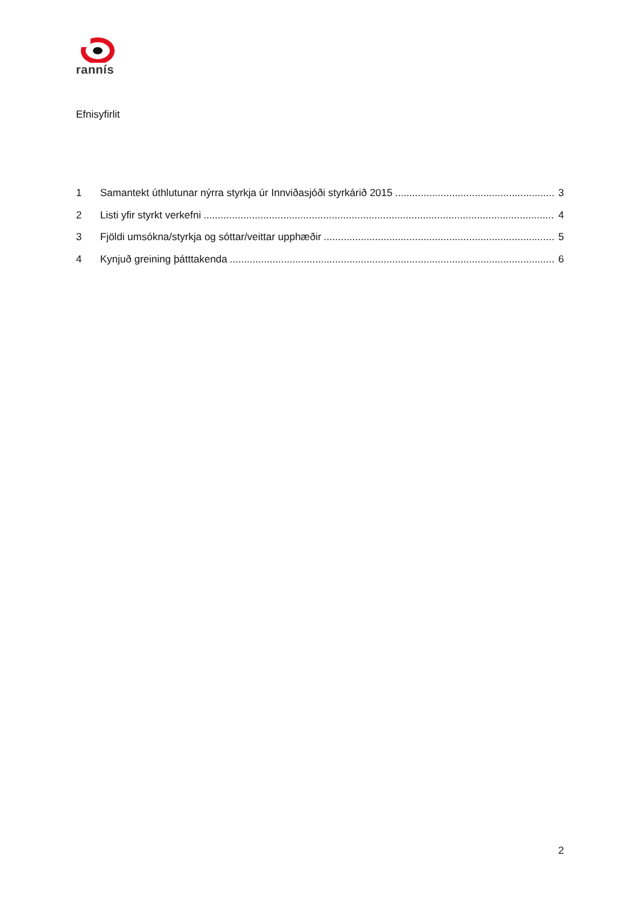rannís
Efnisyfirlit
1 Samantekt úthlutunar nýrra styrkja úr Innviðasjóði styrkárið 2015 3
2 Listi yfir styrkt verkefni 4
3 Fjöldi umsókna/styrkja og sóttar/veittar upphæðir 5
4 Kynjuð greining þátttakenda 6
2